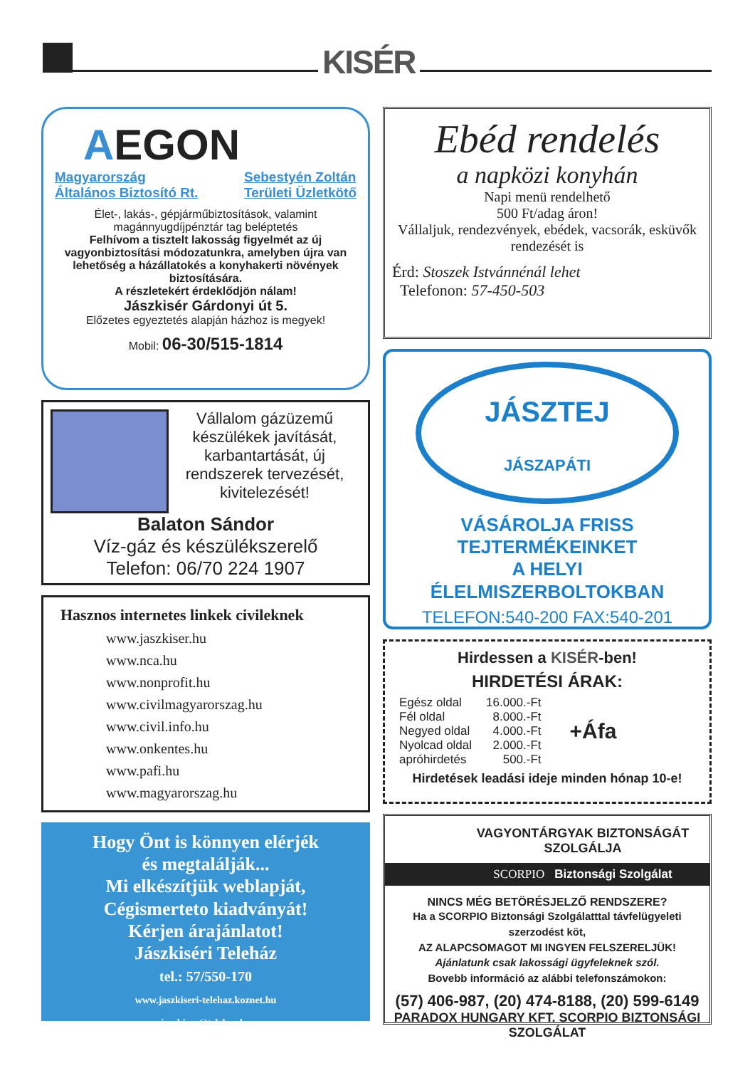KISÉR
AEGON
Magyarország
Általános Biztosító Rt.
Sebestyén Zoltán
Területi Üzletkötő
Élet-, lakás-, gépjárműbiztosítások, valamint magánnyugdíjpénztár tag beléptetés
Felhívom a tisztelt lakosság figyelmét az új vagyonbiztosítási módozatunkra, amelyben újra van lehetőség a házállatokés a konyhakerti növények biztosítására.
A részletekért érdeklődjön nálam!
Jászkisér Gárdonyi út 5.
Előzetes egyeztetés alapján házhoz is megyek!
Mobil: 06-30/515-1814
Vállalom gázüzemű készülékek javítását, karbantartását, új rendszerek tervezését, kivitelezését!
Balaton Sándor
Víz-gáz és készülékszerelő
Telefon: 06/70 224 1907
Hasznos internetes linkek civileknek
www.jaszkiser.hu
www.nca.hu
www.nonprofit.hu
www.civilmagyarorszag.hu
www.civil.info.hu
www.onkentes.hu
www.pafi.hu
www.magyarorszag.hu
Hogy Önt is könnyen elérjék
és megtalálják...
Mi elkészítjük weblapját,
Cégismerteto kiadványát!
Kérjen árajánlatot!
Jászkiséri Teleház
tel.: 57/550-170
www.jaszkiseri-telehaz.koznet.hu
jaszkiser@telehaz.hu
Ebéd rendelés
a napközi konyhán
Napi menü rendelhető
500 Ft/adag áron!
Vállaljuk, rendezvények, ebédek, vacsorák, esküvők rendezését is
Érd: Stoszek Istvánnénál lehet
Telefonon: 57-450-503
JÁSZTEJ
JÁSZAPÁTI
VÁSÁROLJA FRISS
TEJTERMÉKEINKET
A HELYI
ÉLELMISZERBOLTOKBAN
TELEFON:540-200 FAX:540-201
Hirdessen a KISÉR-ben!
HIRDETÉSI ÁRAK:
| Egész oldal | 16.000.-Ft |
| Fél oldal | 8.000.-Ft |
| Negyed oldal | 4.000.-Ft |
| Nyolcad oldal | 2.000.-Ft |
| apróhirdetés | 500.-Ft |
+Áfa
Hirdetések leadási ideje minden hónap 10-e!
VAGYONTÁRGYAK BIZTONSÁGÁT SZOLGÁLJA
SCORPIO Biztonsági Szolgálat
NINCS MÉG BETÖRÉSJELZŐ RENDSZERE?
Ha a SCORPIO Biztonsági Szolgálatttal távfelügyeleti szerzodést köt,
AZ ALAPCSOMAGOT MI INGYEN FELSZERELJÜK!
Ajánlatunk csak lakossági ügyfeleknek szól.
Bovebb információ az alábbi telefonszámokon:
(57) 406-987, (20) 474-8188, (20) 599-6149
PARADOX HUNGARY KFT. SCORPIO BIZTONSÁGI SZOLGÁLAT